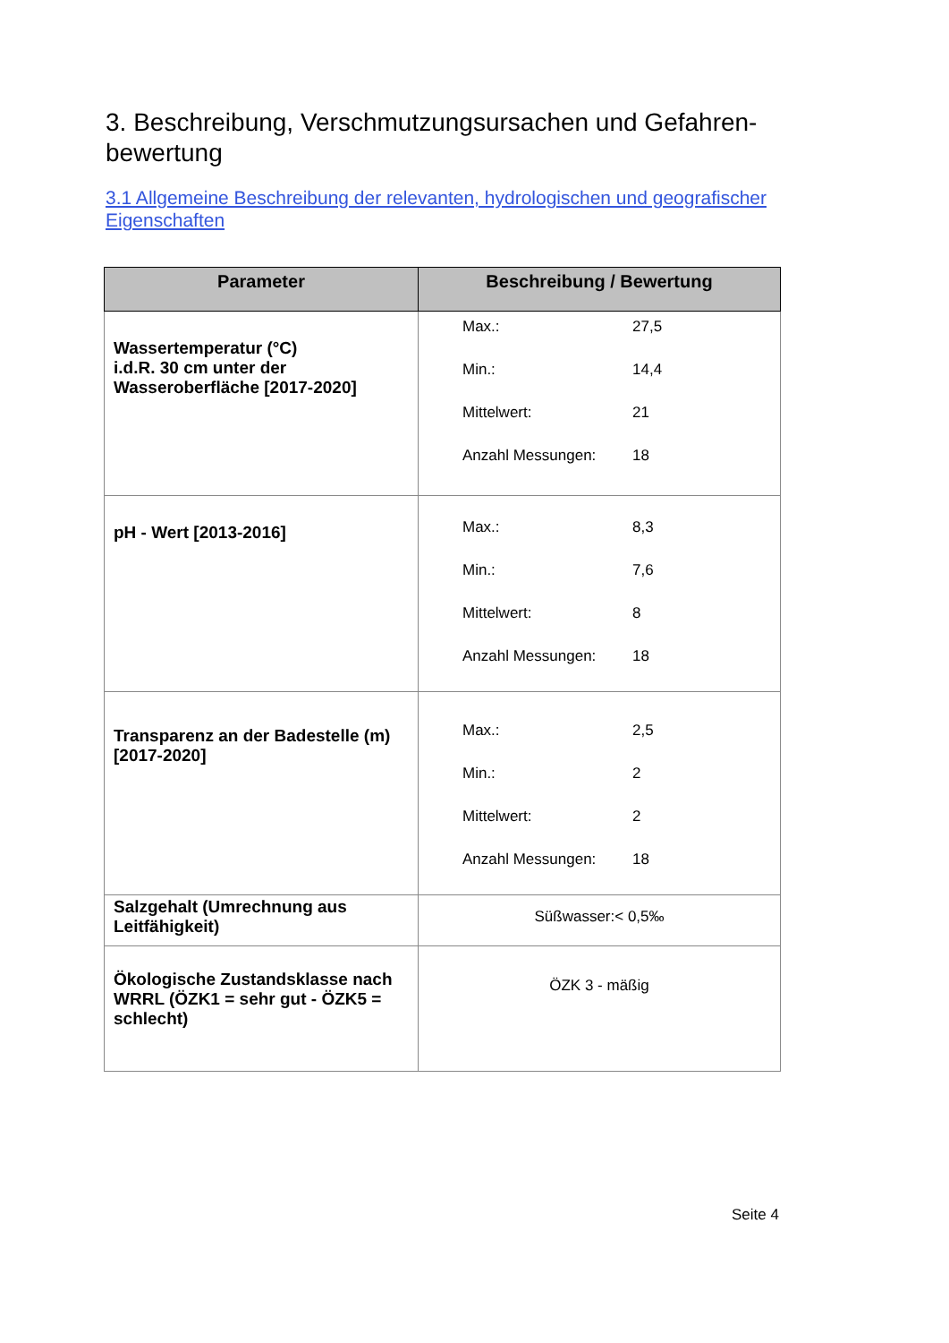3. Beschreibung, Verschmutzungsursachen und Gefahren-bewertung
3.1 Allgemeine Beschreibung der relevanten, hydrologischen und geografischer Eigenschaften
| Parameter | Beschreibung / Bewertung |
| --- | --- |
| Wassertemperatur (°C) i.d.R. 30 cm unter der Wasseroberfläche [2017-2020] | Max.: 27,5 Min.: 14,4 Mittelwert: 21 Anzahl Messungen: 18 |
| pH - Wert [2013-2016] | Max.: 8,3 Min.: 7,6 Mittelwert: 8 Anzahl Messungen: 18 |
| Transparenz an der Badestelle (m) [2017-2020] | Max.: 2,5 Min.: 2 Mittelwert: 2 Anzahl Messungen: 18 |
| Salzgehalt (Umrechnung aus Leitfähigkeit) | Süßwasser:< 0,5‰ |
| Ökologische Zustandsklasse nach WRRL (ÖZK1 = sehr gut - ÖZK5 = schlecht) | ÖZK 3 - mäßig |
Seite 4